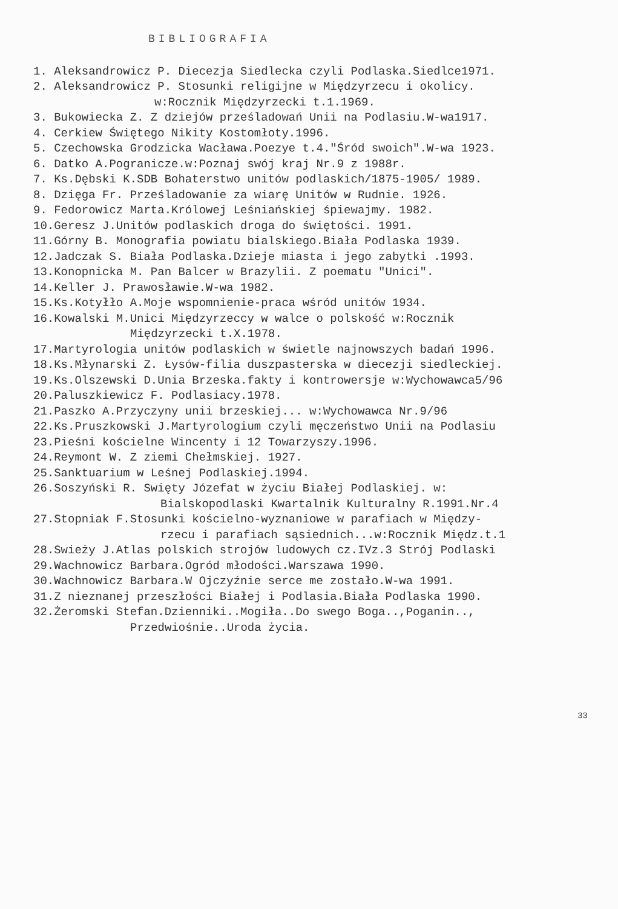BIBLIOGRAFIA
1. Aleksandrowicz P. Diecezja Siedlecka czyli Podlaska.Siedlce1971.
2. Aleksandrowicz P. Stosunki religijne w Międzyrzecu i okolicy.
w:Rocznik Międzyrzecki t.1.1969.
3. Bukowiecka Z. Z dziejów prześladowań Unii na Podlasiu.W-wa1917.
4. Cerkiew Świętego Nikity Kostomłoty.1996.
5. Czechowska Grodzicka Wacława.Poezye t.4."Śród swoich".W-wa 1923.
6. Datko A.Pogranicze.w:Poznaj swój kraj Nr.9 z 1988r.
7. Ks.Dębski K.SDB Bohaterstwo unitów podlaskich/1875-1905/ 1989.
8. Dzięga Fr. Prześladowanie za wiarę Unitów w Rudnie. 1926.
9. Fedorowicz Marta.Królowej Leśniańskiej śpiewajmy. 1982.
10.Geresz J.Unitów podlaskich droga do świętości. 1991.
11.Górny B. Monografia powiatu bialskiego.Biała Podlaska 1939.
12.Jadczak S. Biała Podlaska.Dzieje miasta i jego zabytki .1993.
13.Konopnicka M. Pan Balcer w Brazylii. Z poematu "Unici".
14.Keller J. Prawosławie.W-wa 1982.
15.Ks.Kotyłło A.Moje wspomnienie-praca wśród unitów 1934.
16.Kowalski M.Unici Międzyrzeccy w walce o polskość w:Rocznik
Międzyrzecki t.X.1978.
17.Martyrologia unitów podlaskich w świetle najnowszych badań 1996.
18.Ks.Młynarski Z. Łysów-filia duszpasterska w diecezji siedleckiej.
19.Ks.Olszewski D.Unia Brzeska.fakty i kontrowersje w:Wychowawca5/96
20.Paluszkiewicz F. Podlasiacy.1978.
21.Paszko A.Przyczyny unii brzeskiej... w:Wychowawca Nr.9/96
22.Ks.Pruszkowski J.Martyrologium czyli męczeństwo Unii na Podlasiu
23.Pieśni kościelne Wincenty i 12 Towarzyszy.1996.
24.Reymont W. Z ziemi Chełmskiej. 1927.
25.Sanktuarium w Leśnej Podlaskiej.1994.
26.Soszyński R. Swięty Józefat w życiu Białej Podlaskiej. w:
Bialskopodlaski Kwartalnik Kulturalny R.1991.Nr.4
27.Stopniak F.Stosunki kościelno-wyznaniowe w parafiach w Między-
rzecu i parafiach sąsiednich...w:Rocznik Międz.t.1
28.Swieży J.Atlas polskich strojów ludowych cz.IVz.3 Strój Podlaski
29.Wachnowicz Barbara.Ogród młodości.Warszawa 1990.
30.Wachnowicz Barbara.W Ojczyźnie serce me zostało.W-wa 1991.
31.Z nieznanej przeszłości Białej i Podlasia.Biała Podlaska 1990.
32.Żeromski Stefan.Dzienniki..Mogiła..Do swego Boga..,Poganin..,
Przedwiośnie..Uroda życia.
33